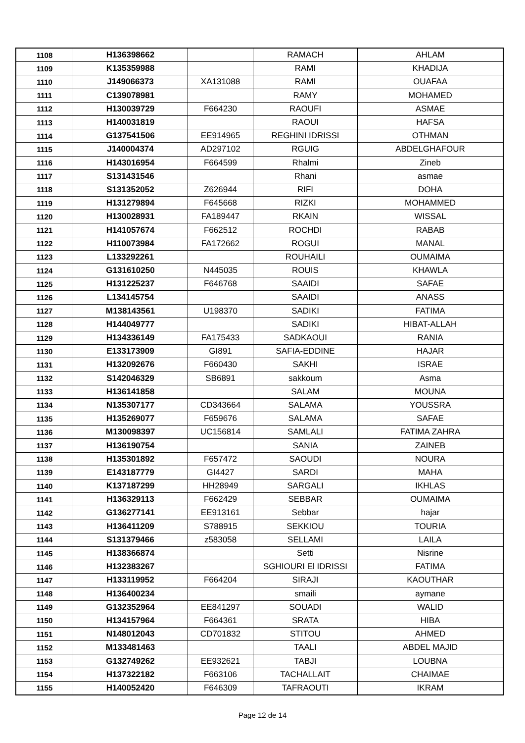| 1108 | H136398662 | | RAMACH | AHLAM |
| 1109 | K135359988 | | RAMI | KHADIJA |
| 1110 | J149066373 | XA131088 | RAMI | OUAFAA |
| 1111 | C139078981 | | RAMY | MOHAMED |
| 1112 | H130039729 | F664230 | RAOUFI | ASMAE |
| 1113 | H140031819 | | RAOUI | HAFSA |
| 1114 | G137541506 | EE914965 | REGHINI IDRISSI | OTHMAN |
| 1115 | J140004374 | AD297102 | RGUIG | ABDELGHAFOUR |
| 1116 | H143016954 | F664599 | Rhalmi | Zineb |
| 1117 | S131431546 | | Rhani | asmae |
| 1118 | S131352052 | Z626944 | RIFI | DOHA |
| 1119 | H131279894 | F645668 | RIZKI | MOHAMMED |
| 1120 | H130028931 | FA189447 | RKAIN | WISSAL |
| 1121 | H141057674 | F662512 | ROCHDI | RABAB |
| 1122 | H110073984 | FA172662 | ROGUI | MANAL |
| 1123 | L133292261 | | ROUHAILI | OUMAIMA |
| 1124 | G131610250 | N445035 | ROUIS | KHAWLA |
| 1125 | H131225237 | F646768 | SAAIDI | SAFAE |
| 1126 | L134145754 | | SAAIDI | ANASS |
| 1127 | M138143561 | U198370 | SADIKI | FATIMA |
| 1128 | H144049777 | | SADIKI | HIBAT-ALLAH |
| 1129 | H134336149 | FA175433 | SADKAOUI | RANIA |
| 1130 | E133173909 | GI891 | SAFIA-EDDINE | HAJAR |
| 1131 | H132092676 | F660430 | SAKHI | ISRAE |
| 1132 | S142046329 | SB6891 | sakkoum | Asma |
| 1133 | H136141858 | | SALAM | MOUNA |
| 1134 | N135307177 | CD343664 | SALAMA | YOUSSRA |
| 1135 | H135269077 | F659676 | SALAMA | SAFAE |
| 1136 | M130098397 | UC156814 | SAMLALI | FATIMA ZAHRA |
| 1137 | H136190754 | | SANIA | ZAINEB |
| 1138 | H135301892 | F657472 | SAOUDI | NOURA |
| 1139 | E143187779 | GI4427 | SARDI | MAHA |
| 1140 | K137187299 | HH28949 | SARGALI | IKHLAS |
| 1141 | H136329113 | F662429 | SEBBAR | OUMAIMA |
| 1142 | G136277141 | EE913161 | Sebbar | hajar |
| 1143 | H136411209 | S788915 | SEKKIOU | TOURIA |
| 1144 | S131379466 | z583058 | SELLAMI | LAILA |
| 1145 | H138366874 | | Setti | Nisrine |
| 1146 | H132383267 | | SGHIOURI El IDRISSI | FATIMA |
| 1147 | H133119952 | F664204 | SIRAJI | KAOUTHAR |
| 1148 | H136400234 | | smaili | aymane |
| 1149 | G132352964 | EE841297 | SOUADI | WALID |
| 1150 | H134157964 | F664361 | SRATA | HIBA |
| 1151 | N148012043 | CD701832 | STITOU | AHMED |
| 1152 | M133481463 | | TAALI | ABDEL MAJID |
| 1153 | G132749262 | EE932621 | TABJI | LOUBNA |
| 1154 | H137322182 | F663106 | TACHALLAIT | CHAIMAE |
| 1155 | H140052420 | F646309 | TAFRAOUTI | IKRAM |
Page 12 de 14